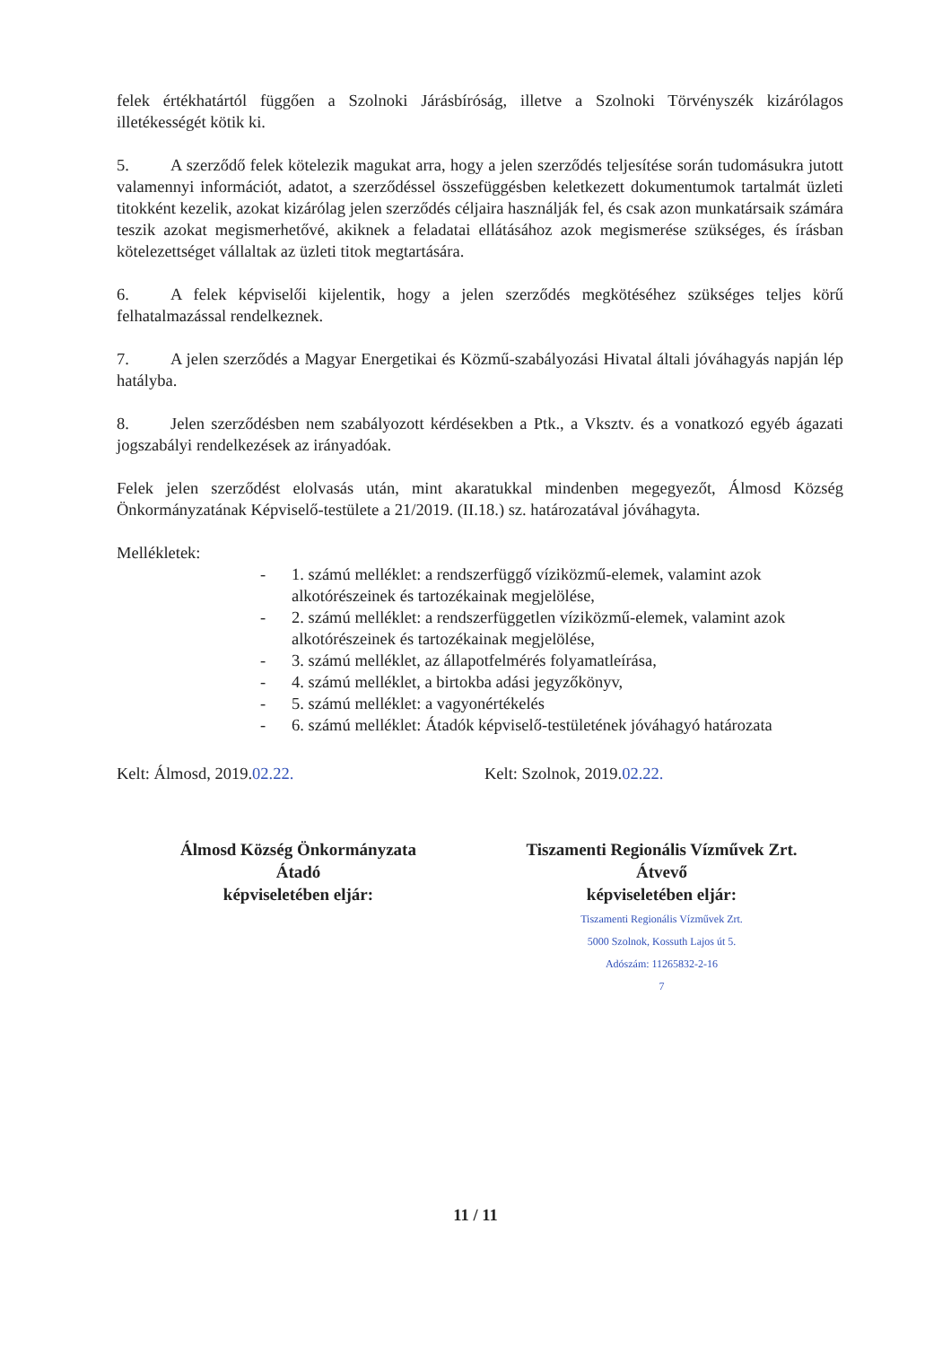felek értékhatártól függően a Szolnoki Járásbíróság, illetve a Szolnoki Törvényszék kizárólagos illetékességét kötik ki.
5. A szerződő felek kötelezik magukat arra, hogy a jelen szerződés teljesítése során tudomásukra jutott valamennyi információt, adatot, a szerződéssel összefüggésben keletkezett dokumentumok tartalmát üzleti titokként kezelik, azokat kizárólag jelen szerződés céljaira használják fel, és csak azon munkatársaik számára teszik azokat megismerhetővé, akiknek a feladatai ellátásához azok megismerése szükséges, és írásban kötelezettséget vállaltak az üzleti titok megtartására.
6. A felek képviselői kijelentik, hogy a jelen szerződés megkötéséhez szükséges teljes körű felhatalmazással rendelkeznek.
7. A jelen szerződés a Magyar Energetikai és Közmű-szabályozási Hivatal általi jóváhagyás napján lép hatályba.
8. Jelen szerződésben nem szabályozott kérdésekben a Ptk., a Vksztv. és a vonatkozó egyéb ágazati jogszabályi rendelkezések az irányadóak.
Felek jelen szerződést elolvasás után, mint akaratukkal mindenben megegyezőt, Álmosd Község Önkormányzatának Képviselő-testülete a 21/2019. (II.18.) sz. határozatával jóváhagyta.
Mellékletek:
- 1. számú melléklet: a rendszerfüggő víziközmű-elemek, valamint azok alkotórészeinek és tartozékainak megjelölése,
- 2. számú melléklet: a rendszerfüggetlen víziközmű-elemek, valamint azok alkotórészeinek és tartozékainak megjelölése,
- 3. számú melléklet, az állapotfelmérés folyamatleírása,
- 4. számú melléklet, a birtokba adási jegyzőkönyv,
- 5. számú melléklet: a vagyonértékelés
- 6. számú melléklet: Átadók képviselő-testületének jóváhagyó határozata
Kelt: Álmosd, 2019.02.22. Kelt: Szolnok, 2019.02.22.
Álmosd Község Önkormányzata
Átadó
képviseletében eljár:
Tiszamenti Regionális Vízművek Zrt.
Átvevő
képviseletében eljár:
Tiszamenti Regionális Vízművek Zrt.
5000 Szolnok, Kossuth Lajos út 5.
Adószám: 11265832-2-16
7
11 / 11